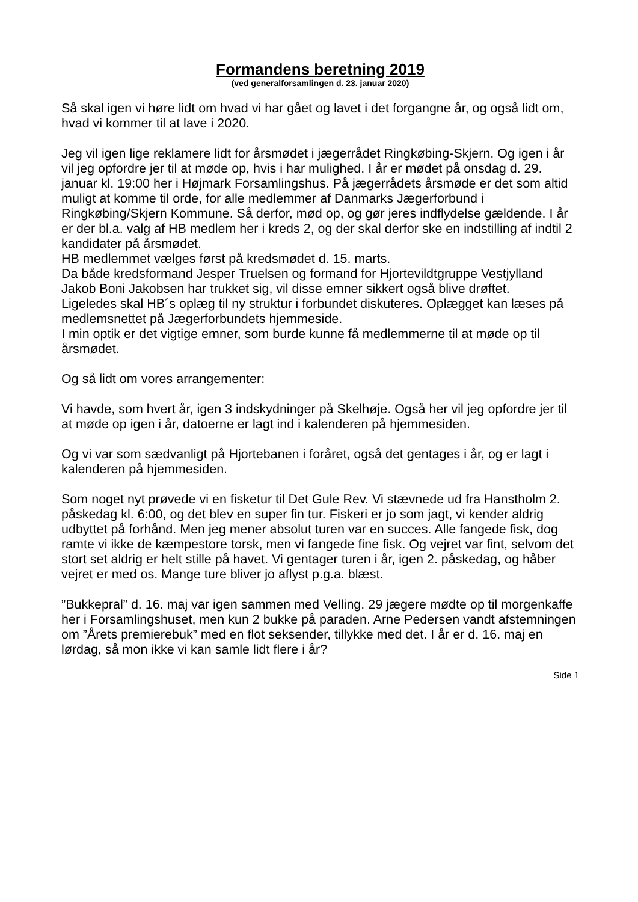Formandens beretning 2019
(ved generalforsamlingen d. 23. januar 2020)
Så skal igen vi høre lidt om hvad vi har gået og lavet i det forgangne år, og også lidt om, hvad vi kommer til at lave i 2020.
Jeg vil igen lige reklamere lidt for årsmødet i jægerrådet Ringkøbing-Skjern. Og igen i år vil jeg opfordre jer til at møde op, hvis i har mulighed. I år er mødet på onsdag d. 29. januar kl. 19:00 her i Højmark Forsamlingshus. På jægerrådets årsmøde er det som altid muligt at komme til orde, for alle medlemmer af Danmarks Jægerforbund i Ringkøbing/Skjern Kommune. Så derfor, mød op, og gør jeres indflydelse gældende. I år er der bl.a. valg af HB medlem her i kreds 2, og der skal derfor ske en indstilling af indtil 2 kandidater på årsmødet.
HB medlemmet vælges først på kredsmødet d. 15. marts.
Da både kredsformand Jesper Truelsen og formand for Hjortevildtgruppe Vestjylland Jakob Boni Jakobsen har trukket sig, vil disse emner sikkert også blive drøftet.
Ligeledes skal HB´s oplæg til ny struktur i forbundet diskuteres. Oplægget kan læses på medlemsnettet på Jægerforbundets hjemmeside.
I min optik er det vigtige emner, som burde kunne få medlemmerne til at møde op til årsmødet.
Og så lidt om vores arrangementer:
Vi havde, som hvert år, igen 3 indskydninger på Skelhøje. Også her vil jeg opfordre jer til at møde op igen i år, datoerne er lagt ind i kalenderen på hjemmesiden.
Og vi var som sædvanligt på Hjortebanen i foråret, også det gentages i år, og er lagt i kalenderen på hjemmesiden.
Som noget nyt prøvede vi en fisketur til Det Gule Rev. Vi stævnede ud fra Hanstholm 2. påskedag kl. 6:00, og det blev en super fin tur. Fiskeri er jo som jagt, vi kender aldrig udbyttet på forhånd. Men jeg mener absolut turen var en succes. Alle fangede fisk, dog ramte vi ikke de kæmpestore torsk, men vi fangede fine fisk. Og vejret var fint, selvom det stort set aldrig er helt stille på havet. Vi gentager turen i år, igen 2. påskedag, og håber vejret er med os. Mange ture bliver jo aflyst p.g.a. blæst.
”Bukkepral” d. 16. maj var igen sammen med Velling. 29 jægere mødte op til morgenkaffe her i Forsamlingshuset, men kun 2 bukke på paraden. Arne Pedersen vandt afstemningen om ”Årets premierebuk” med en flot seksender, tillykke med det. I år er d. 16. maj en lørdag, så mon ikke vi kan samle lidt flere i år?
Side 1